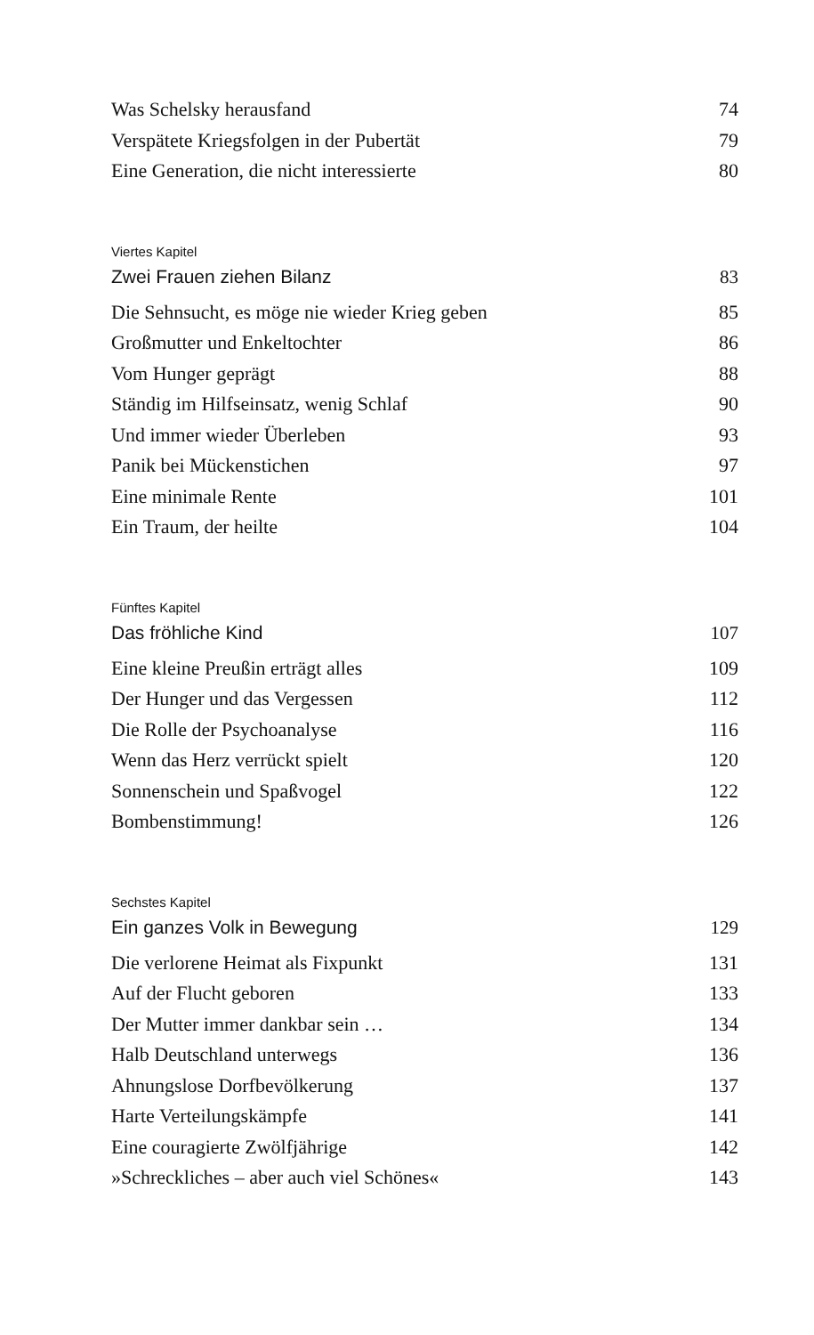Was Schelsky herausfand 74
Verspätete Kriegsfolgen in der Pubertät 79
Eine Generation, die nicht interessierte 80
Viertes Kapitel
Zwei Frauen ziehen Bilanz 83
Die Sehnsucht, es möge nie wieder Krieg geben 85
Großmutter und Enkeltochter 86
Vom Hunger geprägt 88
Ständig im Hilfseinsatz, wenig Schlaf 90
Und immer wieder Überleben 93
Panik bei Mückenstichen 97
Eine minimale Rente 101
Ein Traum, der heilte 104
Fünftes Kapitel
Das fröhliche Kind 107
Eine kleine Preußin erträgt alles 109
Der Hunger und das Vergessen 112
Die Rolle der Psychoanalyse 116
Wenn das Herz verrückt spielt 120
Sonnenschein und Spaßvogel 122
Bombenstimmung! 126
Sechstes Kapitel
Ein ganzes Volk in Bewegung 129
Die verlorene Heimat als Fixpunkt 131
Auf der Flucht geboren 133
Der Mutter immer dankbar sein … 134
Halb Deutschland unterwegs 136
Ahnungslose Dorfbevölkerung 137
Harte Verteilungskämpfe 141
Eine couragierte Zwölfjährige 142
»Schreckliches – aber auch viel Schönes« 143